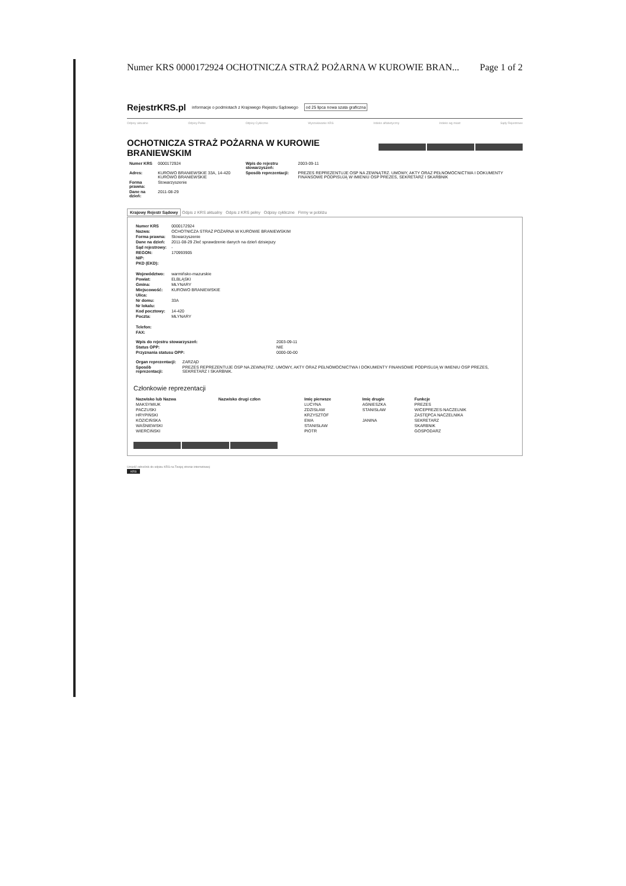Numer KRS 0000172924 OCHOTNICZA STRAŻ POŻARNA W KUROWIE BRAN... Page 1 of 2
RejestrKRS.pl informacje o podmiotach z Krajowego Rejestru Sądowego od 25 lipca nowa szata graficzna
Odpisy aktualne Odpisy Pełne Odpisy Cykliczne Wyszukiwanie KRS Indeks alfabetyczny Indeks wg miast Sądy Rejestrowe
OCHOTNICZA STRAŻ POŻARNA W KUROWIE BRANIEWSKIM
| Numer KRS | 0000172924 | Wpis do rejestru stowarzyszeń: | 2003-09-11 |
| Adres: | KUROWO BRANIEWSKIE 33A, 14-420 KUROWO BRANIEWSKIE | Sposób reprezentacji: | PREZES REPREZENTUJE OSP NA ZEWNĄTRZ. UMOWY, AKTY ORAZ PEŁNOMOCNICTWA I DOKUMENTY FINANSOWE PODPISUJĄ W IMIENIU OSP PREZES, SEKRETARZ I SKARBNIK |
| Forma prawna: | Stowarzyszenie | | |
| Dane na dzień: | 2011-08-29 | | |
Krajowy Rejestr Sądowy Odpis z KRS aktualny Odpis z KRS pełny Odpisy cykliczne Firmy w pobliżu
| Numer KRS | 0000172924 |
| Nazwa: | OCHOTNICZA STRAŻ POŻARNA W KUROWIE BRANIEWSKIM |
| Forma prawna: | Stowarzyszenie |
| Dane na dzień: | 2011-08-29 Zleć sprawdzenie danych na dzień dzisiejszy |
| Sąd rejestrowy: | - |
| REGON: | 170993905 |
| NIP: | |
| PKD (EKD): | |
| Województwo: | warmińsko-mazurskie |
| Powiat: | ELBLĄSKI |
| Gmina: | MŁYNARY |
| Miejscowość: | KUROWO BRANIEWSKIE |
| Ulica: | |
| Nr domu: | 33A |
| Nr lokalu: | |
| Kod pocztowy: | 14-420 |
| Poczta: | MŁYNARY |
| Telefon: | |
| FAX: | |
| Wpis do rejestru stowarzyszeń: | 2003-09-11 |
| Status OPP: | NIE |
| Przyznania statusu OPP: | 0000-00-00 |
| Organ reprezentacji: | ZARZĄD |
| Sposób reprezentacji: | PREZES REPREZENTUJE OSP NA ZEWNĄTRZ. UMOWY, AKTY ORAZ PEŁNOMOCNICTWA I DOKUMENTY FINANSOWE PODPISUJĄ W IMIENIU OSP PREZES, SEKRETARZ I SKARBNIK. |
Członkowie reprezentacji
| Nazwisko lub Nazwa | Nazwisko drugi człon | Imię pierwsze | Imię drugie | Funkcje |
| --- | --- | --- | --- | --- |
| MAKSYMIUK | | LUCYNA | AGNIESZKA | PREZES |
| PACZUSKI | | ZDZISŁAW | STANISŁAW | WICEPREZES-NACZELNIK |
| HRYPIŃSKI | | KRZYSZTOF | | ZASTĘPCA NACZELNIKA |
| KOZICIŃSKA | | EWA | JANINA | SEKRETARZ |
| WAŚNIEWSKI | | STANISŁAW | | SKARBNIK |
| WIERCIŃSKI | | PIOTR | | GOSPODARZ |
Umieść odnośnik do odpisu KRS na Twojej stronie internetowej:
KRS